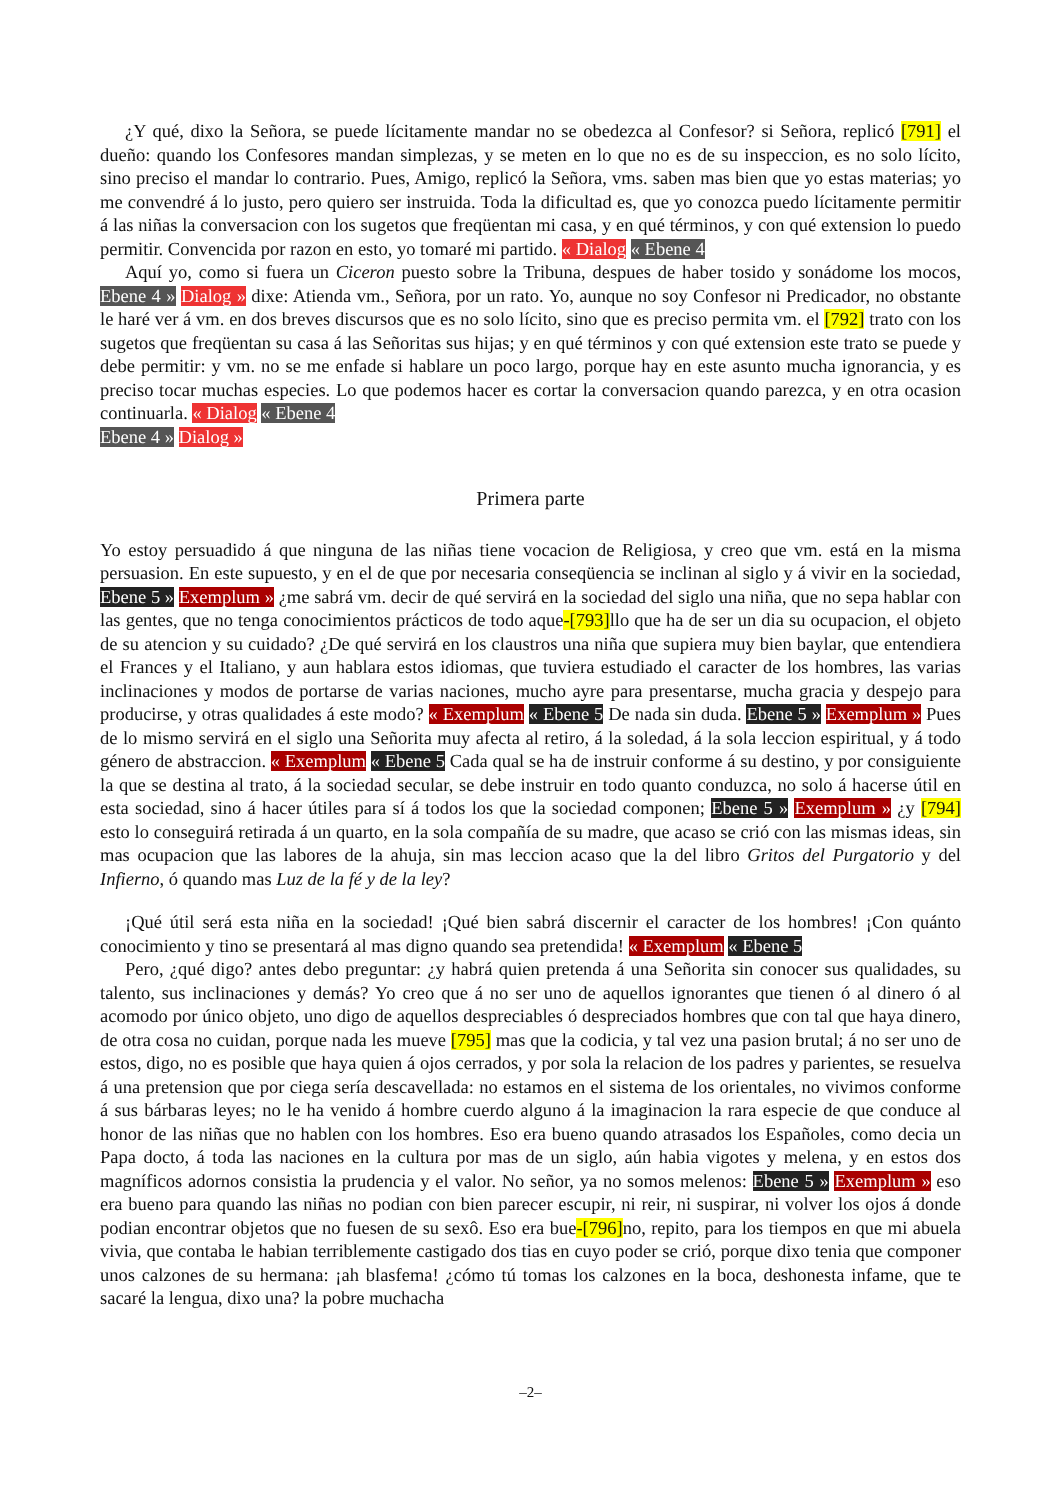¿Y qué, dixo la Señora, se puede lícitamente mandar no se obedezca al Confesor? si Señora, replicó [791] el dueño: quando los Confesores mandan simplezas, y se meten en lo que no es de su inspeccion, es no solo lícito, sino preciso el mandar lo contrario. Pues, Amigo, replicó la Señora, vms. saben mas bien que yo estas materias; yo me convendré á lo justo, pero quiero ser instruida. Toda la dificultad es, que yo conozca puedo lícitamente permitir á las niñas la conversacion con los sugetos que freqüentan mi casa, y en qué términos, y con qué extension lo puedo permitir. Convencida por razon en esto, yo tomaré mi partido. « Dialog « Ebene 4
Aquí yo, como si fuera un Ciceron puesto sobre la Tribuna, despues de haber tosido y sonádome los mocos, Ebene 4 » Dialog » dixe: Atienda vm., Señora, por un rato. Yo, aunque no soy Confesor ni Predicador, no obstante le haré ver á vm. en dos breves discursos que es no solo lícito, sino que es preciso permita vm. el [792] trato con los sugetos que freqüentan su casa á las Señoritas sus hijas; y en qué términos y con qué extension este trato se puede y debe permitir: y vm. no se me enfade si hablare un poco largo, porque hay en este asunto mucha ignorancia, y es preciso tocar muchas especies. Lo que podemos hacer es cortar la conversacion quando parezca, y en otra ocasion continuarla. « Dialog « Ebene 4
Ebene 4 » Dialog »
Primera parte
Yo estoy persuadido á que ninguna de las niñas tiene vocacion de Religiosa, y creo que vm. está en la misma persuasion. En este supuesto, y en el de que por necesaria conseqüencia se inclinan al siglo y á vivir en la sociedad, Ebene 5 » Exemplum » ¿me sabrá vm. decir de qué servirá en la sociedad del siglo una niña, que no sepa hablar con las gentes, que no tenga conocimientos prácticos de todo aque-[793] llo que ha de ser un dia su ocupacion, el objeto de su atencion y su cuidado? ¿De qué servirá en los claustros una niña que supiera muy bien baylar, que entendiera el Frances y el Italiano, y aun hablara estos idiomas, que tuviera estudiado el caracter de los hombres, las varias inclinaciones y modos de portarse de varias naciones, mucho ayre para presentarse, mucha gracia y despejo para producirse, y otras qualidades á este modo? « Exemplum « Ebene 5 De nada sin duda. Ebene 5 » Exemplum » Pues de lo mismo servirá en el siglo una Señorita muy afecta al retiro, á la soledad, á la sola leccion espiritual, y á todo género de abstraccion. « Exemplum « Ebene 5 Cada qual se ha de instruir conforme á su destino, y por consiguiente la que se destina al trato, á la sociedad secular, se debe instruir en todo quanto conduzca, no solo á hacerse útil en esta sociedad, sino á hacer útiles para sí á todos los que la sociedad componen; Ebene 5 » Exemplum » ¿y [794] esto lo conseguirá retirada á un quarto, en la sola compañía de su madre, que acaso se crió con las mismas ideas, sin mas ocupacion que las labores de la ahuja, sin mas leccion acaso que la del libro Gritos del Purgatorio y del Infierno, ó quando mas Luz de la fé y de la ley?
¡Qué útil será esta niña en la sociedad! ¡Qué bien sabrá discernir el caracter de los hombres! ¡Con quánto conocimiento y tino se presentará al mas digno quando sea pretendida! « Exemplum « Ebene 5
Pero, ¿qué digo? antes debo preguntar: ¿y habrá quien pretenda á una Señorita sin conocer sus qualidades, su talento, sus inclinaciones y demás? Yo creo que á no ser uno de aquellos ignorantes que tienen ó al dinero ó al acomodo por único objeto, uno digo de aquellos despreciables ó despreciados hombres que con tal que haya dinero, de otra cosa no cuidan, porque nada les mueve [795] mas que la codicia, y tal vez una pasion brutal; á no ser uno de estos, digo, no es posible que haya quien á ojos cerrados, y por sola la relacion de los padres y parientes, se resuelva á una pretension que por ciega sería descavellada: no estamos en el sistema de los orientales, no vivimos conforme á sus bárbaras leyes; no le ha venido á hombre cuerdo alguno á la imaginacion la rara especie de que conduce al honor de las niñas que no hablen con los hombres. Eso era bueno quando atrasados los Españoles, como decia un Papa docto, á toda las naciones en la cultura por mas de un siglo, aún habia vigotes y melena, y en estos dos magníficos adornos consistia la prudencia y el valor. No señor, ya no somos melenos: Ebene 5 » Exemplum » eso era bueno para quando las niñas no podian con bien parecer escupir, ni reir, ni suspirar, ni volver los ojos á donde podian encontrar objetos que no fuesen de su sexô. Eso era bue-[796] no, repito, para los tiempos en que mi abuela vivia, que contaba le habian terriblemente castigado dos tias en cuyo poder se crió, porque dixo tenia que componer unos calzones de su hermana: ¡ah blasfema! ¿cómo tú tomas los calzones en la boca, deshonesta infame, que te sacaré la lengua, dixo una? la pobre muchacha
–2–